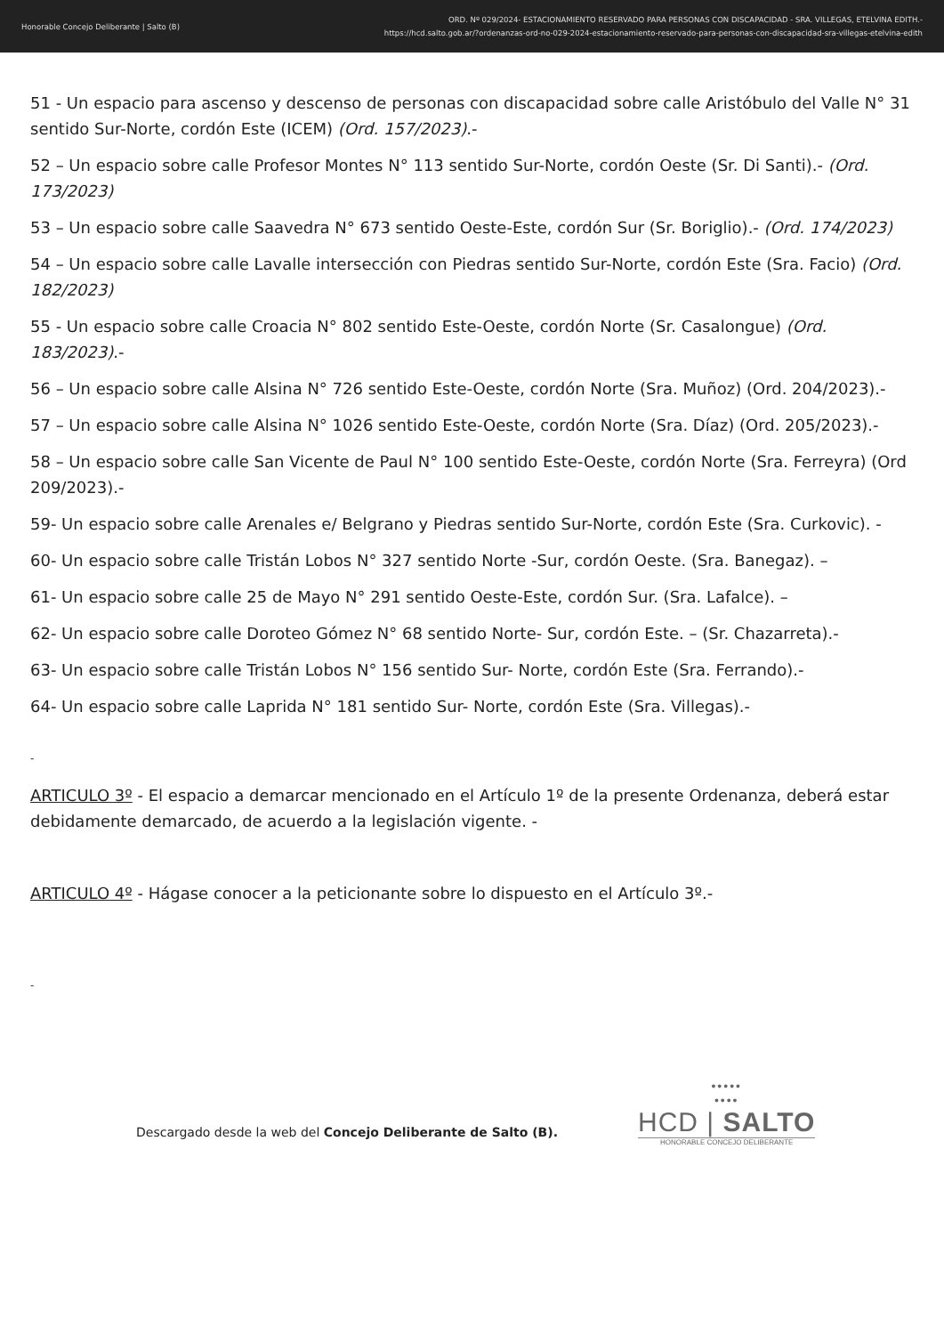Honorable Concejo Deliberante | Salto (B)
ORD. Nº 029/2024- ESTACIONAMIENTO RESERVADO PARA PERSONAS CON DISCAPACIDAD - SRA. VILLEGAS, ETELVINA EDITH.-
https://hcd.salto.gob.ar/?ordenanzas-ord-no-029-2024-estacionamiento-reservado-para-personas-con-discapacidad-sra-villegas-etelvina-edith
51 - Un espacio para ascenso y descenso de personas con discapacidad sobre calle Aristóbulo del Valle N° 31 sentido Sur-Norte, cordón Este (ICEM) (Ord. 157/2023).-
52 – Un espacio sobre calle Profesor Montes N° 113 sentido Sur-Norte, cordón Oeste (Sr. Di Santi).- (Ord. 173/2023)
53 – Un espacio sobre calle Saavedra N° 673 sentido Oeste-Este, cordón Sur (Sr. Boriglio).- (Ord. 174/2023)
54 – Un espacio sobre calle Lavalle intersección con Piedras sentido Sur-Norte, cordón Este (Sra. Facio) (Ord. 182/2023)
55 - Un espacio sobre calle Croacia N° 802 sentido Este-Oeste, cordón Norte (Sr. Casalongue) (Ord. 183/2023).-
56 – Un espacio sobre calle Alsina N° 726 sentido Este-Oeste, cordón Norte (Sra. Muñoz) (Ord. 204/2023).-
57 – Un espacio sobre calle Alsina N° 1026 sentido Este-Oeste, cordón Norte (Sra. Díaz) (Ord. 205/2023).-
58 – Un espacio sobre calle San Vicente de Paul N° 100 sentido Este-Oeste, cordón Norte (Sra. Ferreyra) (Ord 209/2023).-
59- Un espacio sobre calle Arenales e/ Belgrano y Piedras sentido Sur-Norte, cordón Este (Sra. Curkovic). -
60- Un espacio sobre calle Tristán Lobos N° 327 sentido Norte -Sur, cordón Oeste. (Sra. Banegaz). –
61- Un espacio sobre calle 25 de Mayo N° 291 sentido Oeste-Este, cordón Sur. (Sra. Lafalce). –
62- Un espacio sobre calle Doroteo Gómez N° 68 sentido Norte- Sur, cordón Este. – (Sr. Chazarreta).-
63- Un espacio sobre calle Tristán Lobos N° 156 sentido Sur- Norte, cordón Este (Sra. Ferrando).-
64- Un espacio sobre calle Laprida N° 181 sentido Sur- Norte, cordón Este (Sra. Villegas).-
-
ARTICULO 3º - El espacio a demarcar mencionado en el Artículo 1º de la presente Ordenanza, deberá estar debidamente demarcado, de acuerdo a la legislación vigente. -
ARTICULO 4º - Hágase conocer a la peticionante sobre lo dispuesto en el Artículo 3º.-
-
Descargado desde la web del Concejo Deliberante de Salto (B).
•••••
••••
HCD | SALTO
HONORABLE CONCEJO DELIBERANTE